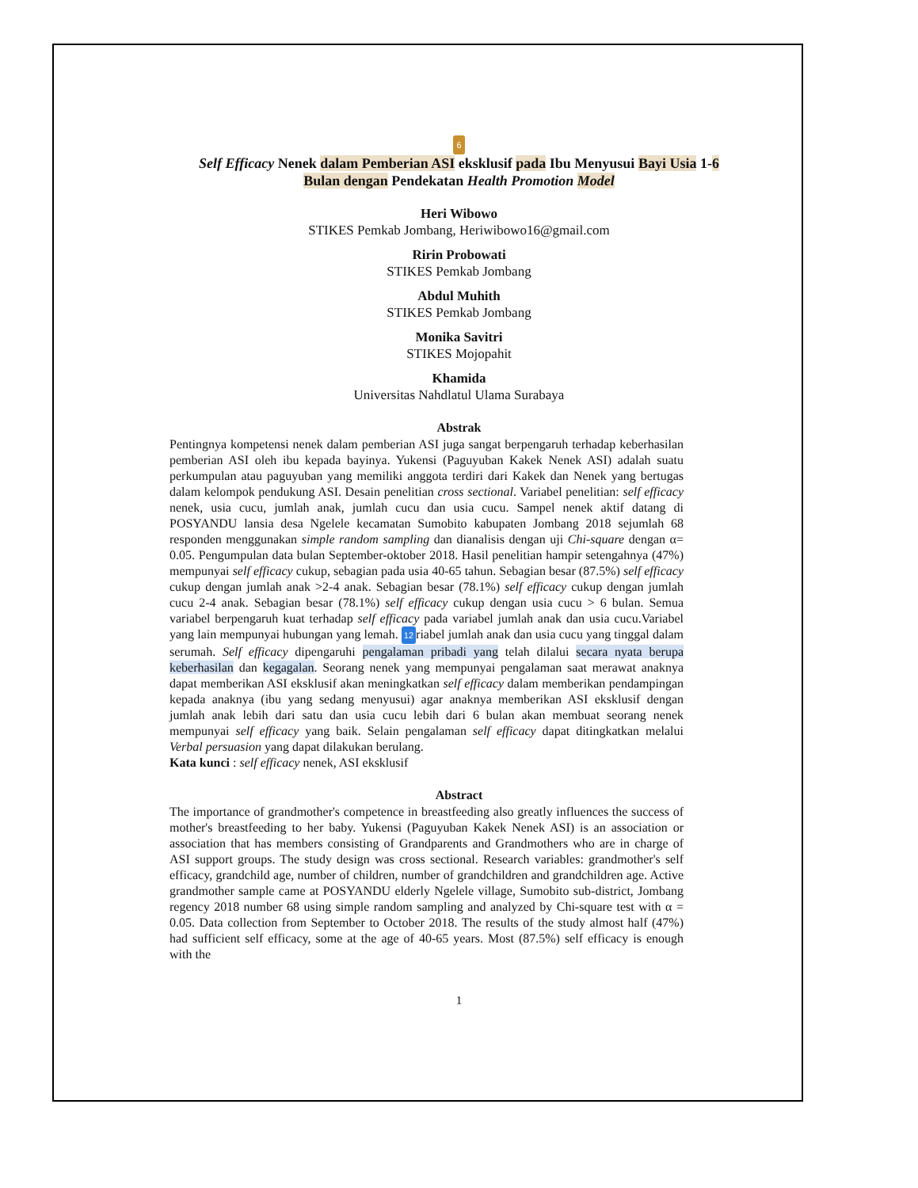6
Self Efficacy Nenek dalam Pemberian ASI eksklusif pada Ibu Menyusui Bayi Usia 1-6
Bulan dengan Pendekatan Health Promotion Model
Heri Wibowo
STIKES Pemkab Jombang, Heriwibowo16@gmail.com
Ririn Probowati
STIKES Pemkab Jombang
Abdul Muhith
STIKES Pemkab Jombang
Monika Savitri
STIKES Mojopahit
Khamida
Universitas Nahdlatul Ulama Surabaya
Abstrak
Pentingnya kompetensi nenek dalam pemberian ASI juga sangat berpengaruh terhadap keberhasilan pemberian ASI oleh ibu kepada bayinya. Yukensi (Paguyuban Kakek Nenek ASI) adalah suatu perkumpulan atau paguyuban yang memiliki anggota terdiri dari Kakek dan Nenek yang bertugas dalam kelompok pendukung ASI. Desain penelitian cross sectional. Variabel penelitian: self efficacy nenek, usia cucu, jumlah anak, jumlah cucu dan usia cucu. Sampel nenek aktif datang di POSYANDU lansia desa Ngelele kecamatan Sumobito kabupaten Jombang 2018 sejumlah 68 responden menggunakan simple random sampling dan dianalisis dengan uji Chi-square dengan α= 0.05. Pengumpulan data bulan September-oktober 2018. Hasil penelitian hampir setengahnya (47%) mempunyai self efficacy cukup, sebagian pada usia 40-65 tahun. Sebagian besar (87.5%) self efficacy cukup dengan jumlah anak >2-4 anak. Sebagian besar (78.1%) self efficacy cukup dengan jumlah cucu 2-4 anak. Sebagian besar (78.1%) self efficacy cukup dengan usia cucu > 6 bulan. Semua variabel berpengaruh kuat terhadap self efficacy pada variabel jumlah anak dan usia cucu.Variabel yang lain mempunyai hubungan yang lemah. 12 riabel jumlah anak dan usia cucu yang tinggal dalam serumah. Self efficacy dipengaruhi pengalaman pribadi yang telah dilalui secara nyata berupa keberhasilan dan kegagalan. Seorang nenek yang mempunyai pengalaman saat merawat anaknya dapat memberikan ASI eksklusif akan meningkatkan self efficacy dalam memberikan pendampingan kepada anaknya (ibu yang sedang menyusui) agar anaknya memberikan ASI eksklusif dengan jumlah anak lebih dari satu dan usia cucu lebih dari 6 bulan akan membuat seorang nenek mempunyai self efficacy yang baik. Selain pengalaman self efficacy dapat ditingkatkan melalui Verbal persuasion yang dapat dilakukan berulang.
Kata kunci : self efficacy nenek, ASI eksklusif
Abstract
The importance of grandmother's competence in breastfeeding also greatly influences the success of mother's breastfeeding to her baby. Yukensi (Paguyuban Kakek Nenek ASI) is an association or association that has members consisting of Grandparents and Grandmothers who are in charge of ASI support groups. The study design was cross sectional. Research variables: grandmother's self efficacy, grandchild age, number of children, number of grandchildren and grandchildren age. Active grandmother sample came at POSYANDU elderly Ngelele village, Sumobito sub-district, Jombang regency 2018 number 68 using simple random sampling and analyzed by Chi-square test with α = 0.05. Data collection from September to October 2018. The results of the study almost half (47%) had sufficient self efficacy, some at the age of 40-65 years. Most (87.5%) self efficacy is enough with the
1